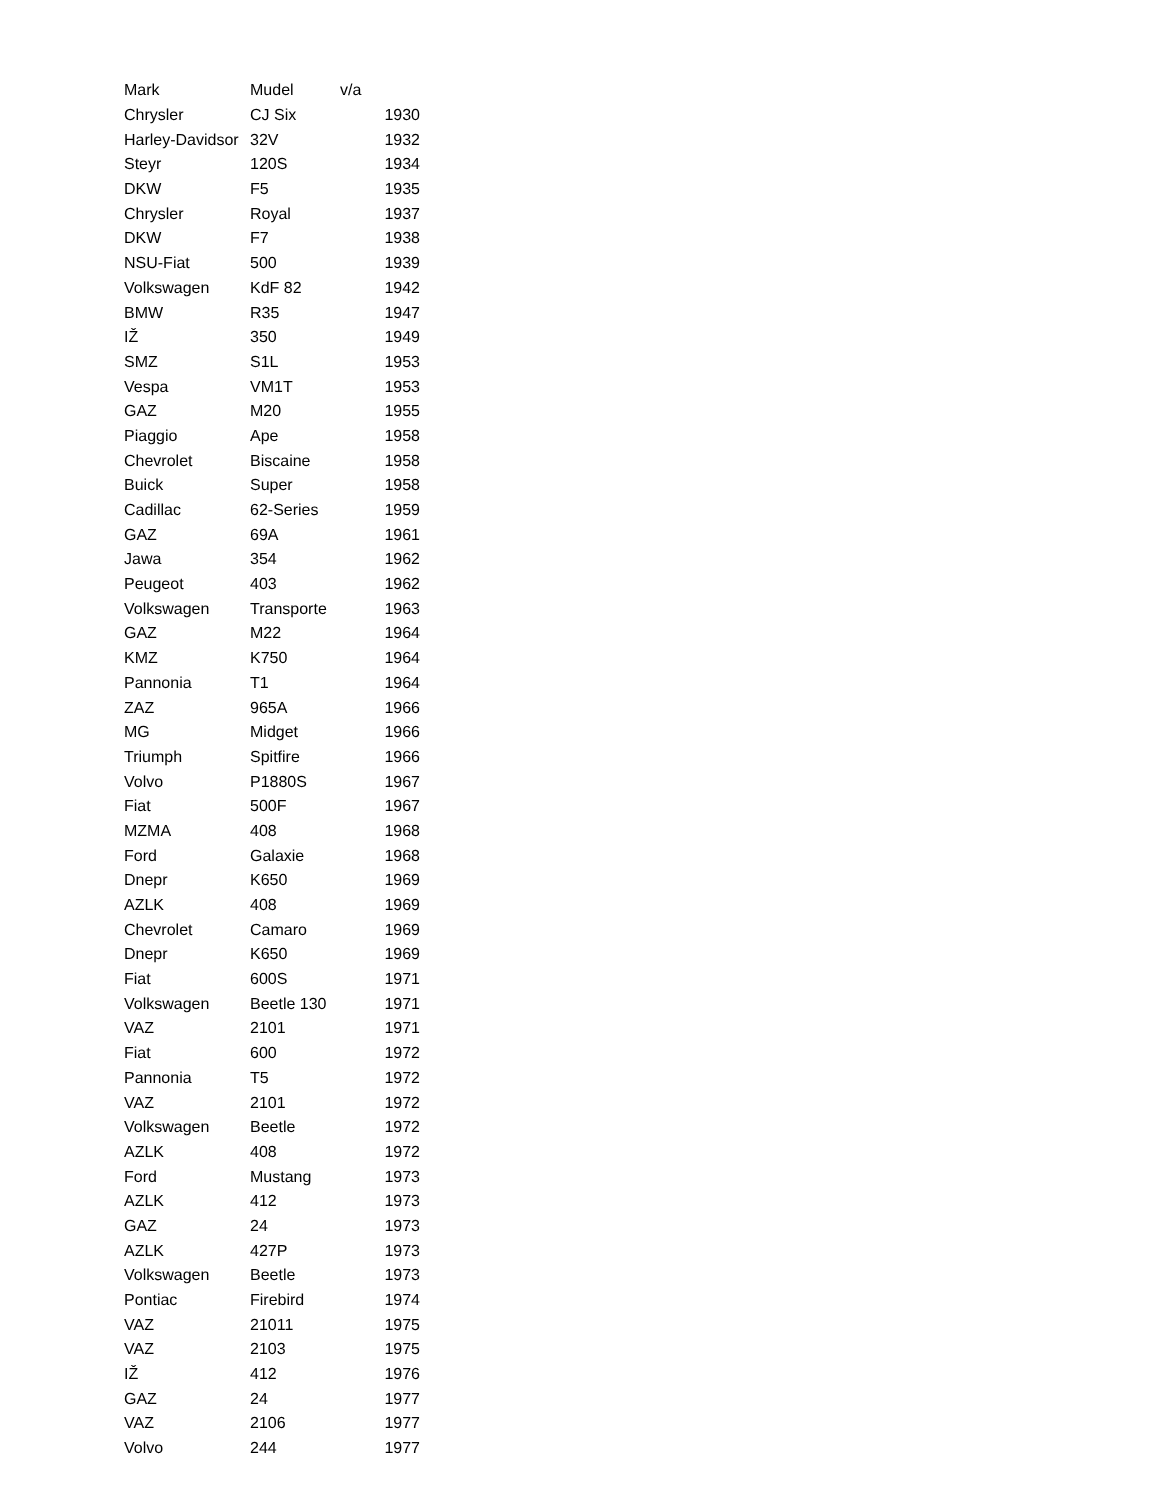| Mark | Mudel | v/a |
| --- | --- | --- |
| Chrysler | CJ Six | 1930 |
| Harley-Davidsor | 32V | 1932 |
| Steyr | 120S | 1934 |
| DKW | F5 | 1935 |
| Chrysler | Royal | 1937 |
| DKW | F7 | 1938 |
| NSU-Fiat | 500 | 1939 |
| Volkswagen | KdF 82 | 1942 |
| BMW | R35 | 1947 |
| IŽ | 350 | 1949 |
| SMZ | S1L | 1953 |
| Vespa | VM1T | 1953 |
| GAZ | M20 | 1955 |
| Piaggio | Ape | 1958 |
| Chevrolet | Biscaine | 1958 |
| Buick | Super | 1958 |
| Cadillac | 62-Series | 1959 |
| GAZ | 69A | 1961 |
| Jawa | 354 | 1962 |
| Peugeot | 403 | 1962 |
| Volkswagen | Transporte | 1963 |
| GAZ | M22 | 1964 |
| KMZ | K750 | 1964 |
| Pannonia | T1 | 1964 |
| ZAZ | 965A | 1966 |
| MG | Midget | 1966 |
| Triumph | Spitfire | 1966 |
| Volvo | P1880S | 1967 |
| Fiat | 500F | 1967 |
| MZMA | 408 | 1968 |
| Ford | Galaxie | 1968 |
| Dnepr | K650 | 1969 |
| AZLK | 408 | 1969 |
| Chevrolet | Camaro | 1969 |
| Dnepr | K650 | 1969 |
| Fiat | 600S | 1971 |
| Volkswagen | Beetle 130 | 1971 |
| VAZ | 2101 | 1971 |
| Fiat | 600 | 1972 |
| Pannonia | T5 | 1972 |
| VAZ | 2101 | 1972 |
| Volkswagen | Beetle | 1972 |
| AZLK | 408 | 1972 |
| Ford | Mustang | 1973 |
| AZLK | 412 | 1973 |
| GAZ | 24 | 1973 |
| AZLK | 427P | 1973 |
| Volkswagen | Beetle | 1973 |
| Pontiac | Firebird | 1974 |
| VAZ | 21011 | 1975 |
| VAZ | 2103 | 1975 |
| IŽ | 412 | 1976 |
| GAZ | 24 | 1977 |
| VAZ | 2106 | 1977 |
| Volvo | 244 | 1977 |